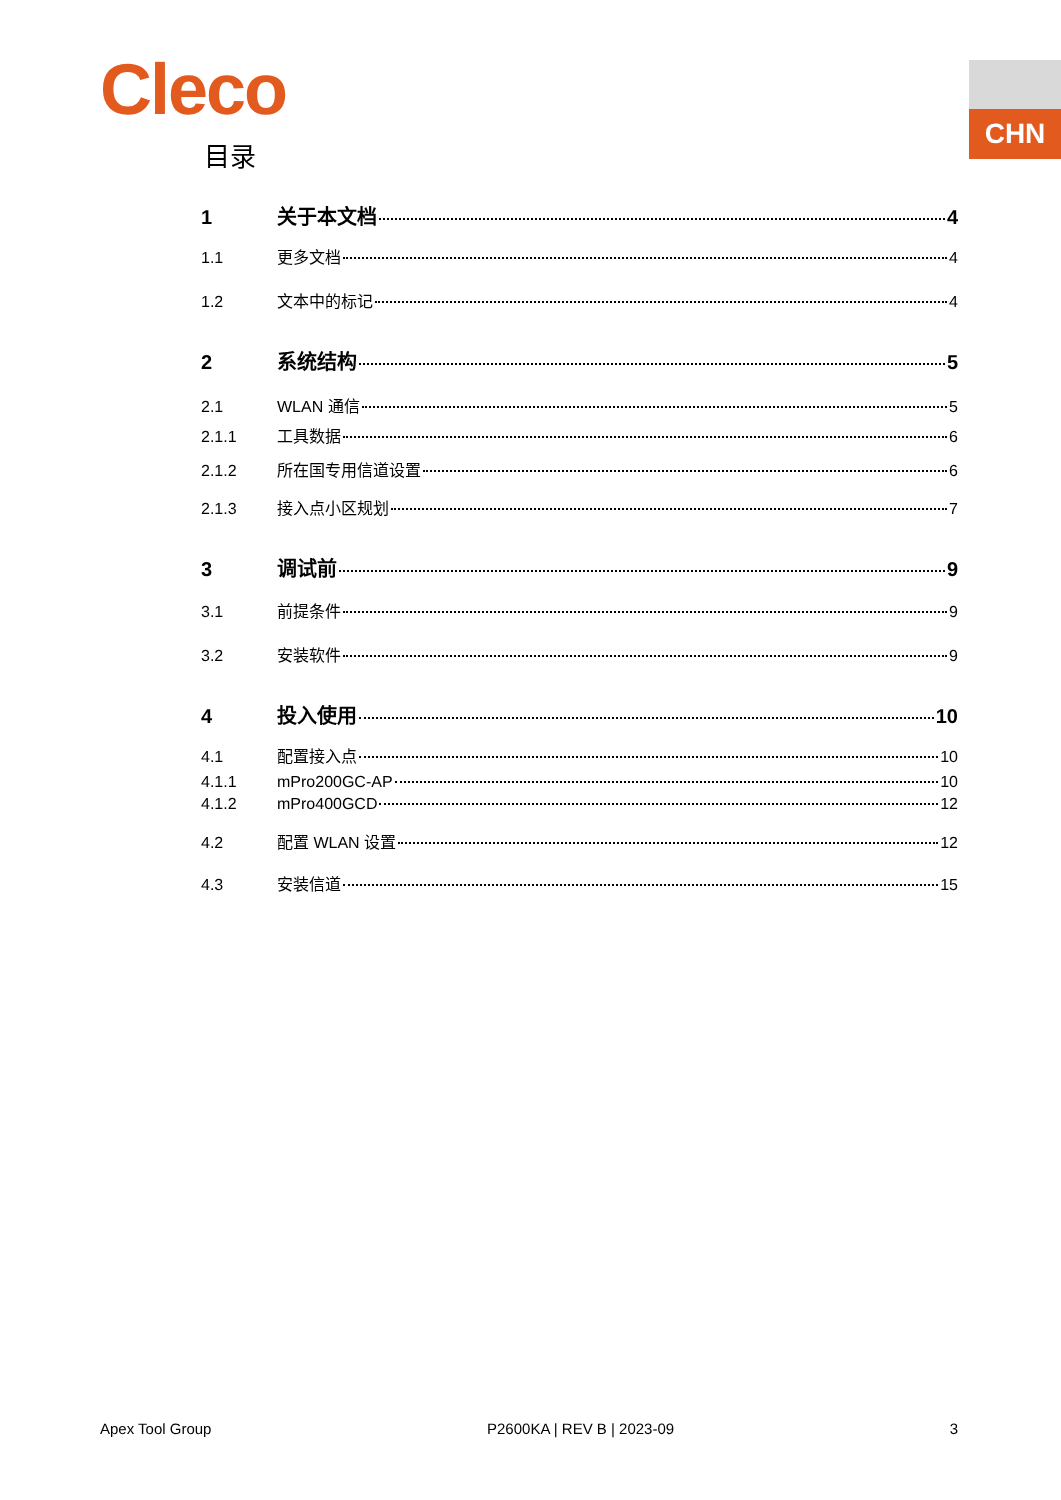Cleco CHN
目录
1 关于本文档 4
1.1 更多文档 4
1.2 文本中的标记 4
2 系统结构 5
2.1 WLAN 通信 5
2.1.1 工具数据 6
2.1.2 所在国专用信道设置 6
2.1.3 接入点小区规划 7
3 调试前 9
3.1 前提条件 9
3.2 安装软件 9
4 投入使用 10
4.1 配置接入点 10
4.1.1 mPro200GC-AP 10
4.1.2 mPro400GCD 12
4.2 配置 WLAN 设置 12
4.3 安装信道 15
Apex Tool Group P2600KA | REV B | 2023-09 3